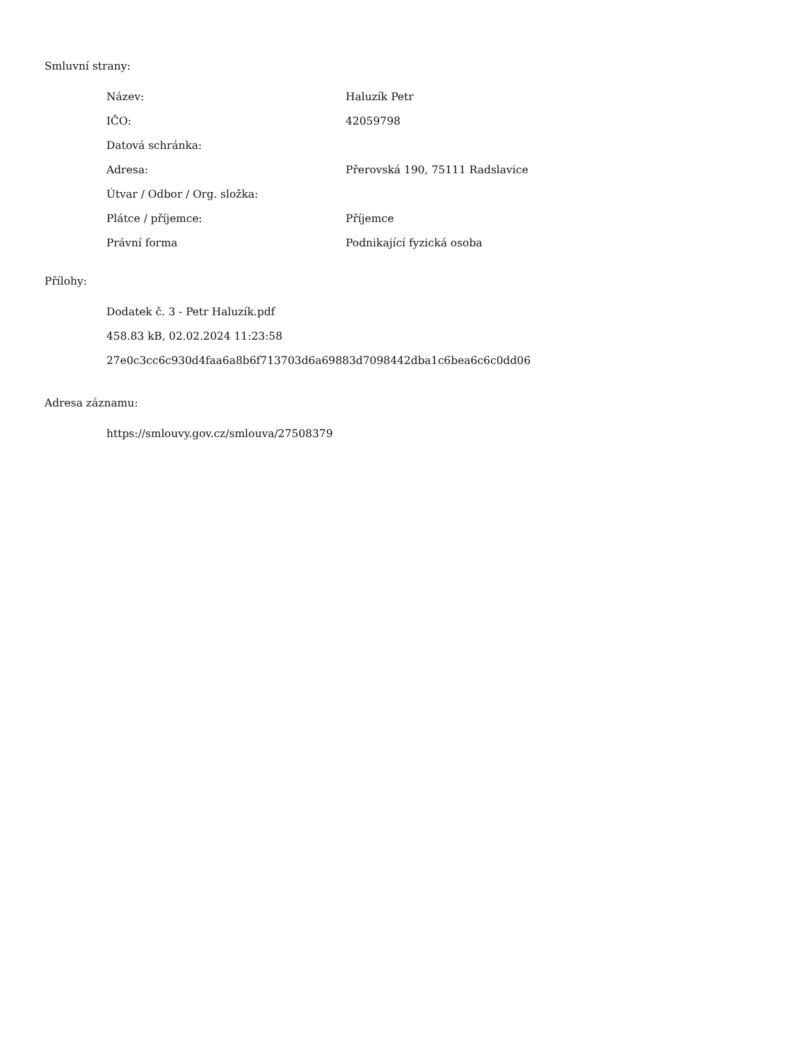Smluvní strany:
| Název: | Haluzík Petr |
| IČO: | 42059798 |
| Datová schránka: | |
| Adresa: | Přerovská 190, 75111 Radslavice |
| Útvar / Odbor / Org. složka: | |
| Plátce / příjemce: | Příjemce |
| Právní forma | Podnikající fyzická osoba |
Přílohy:
Dodatek č. 3 - Petr Haluzík.pdf
458.83 kB, 02.02.2024 11:23:58
27e0c3cc6c930d4faa6a8b6f713703d6a69883d7098442dba1c6bea6c6c0dd06
Adresa záznamu:
https://smlouvy.gov.cz/smlouva/27508379